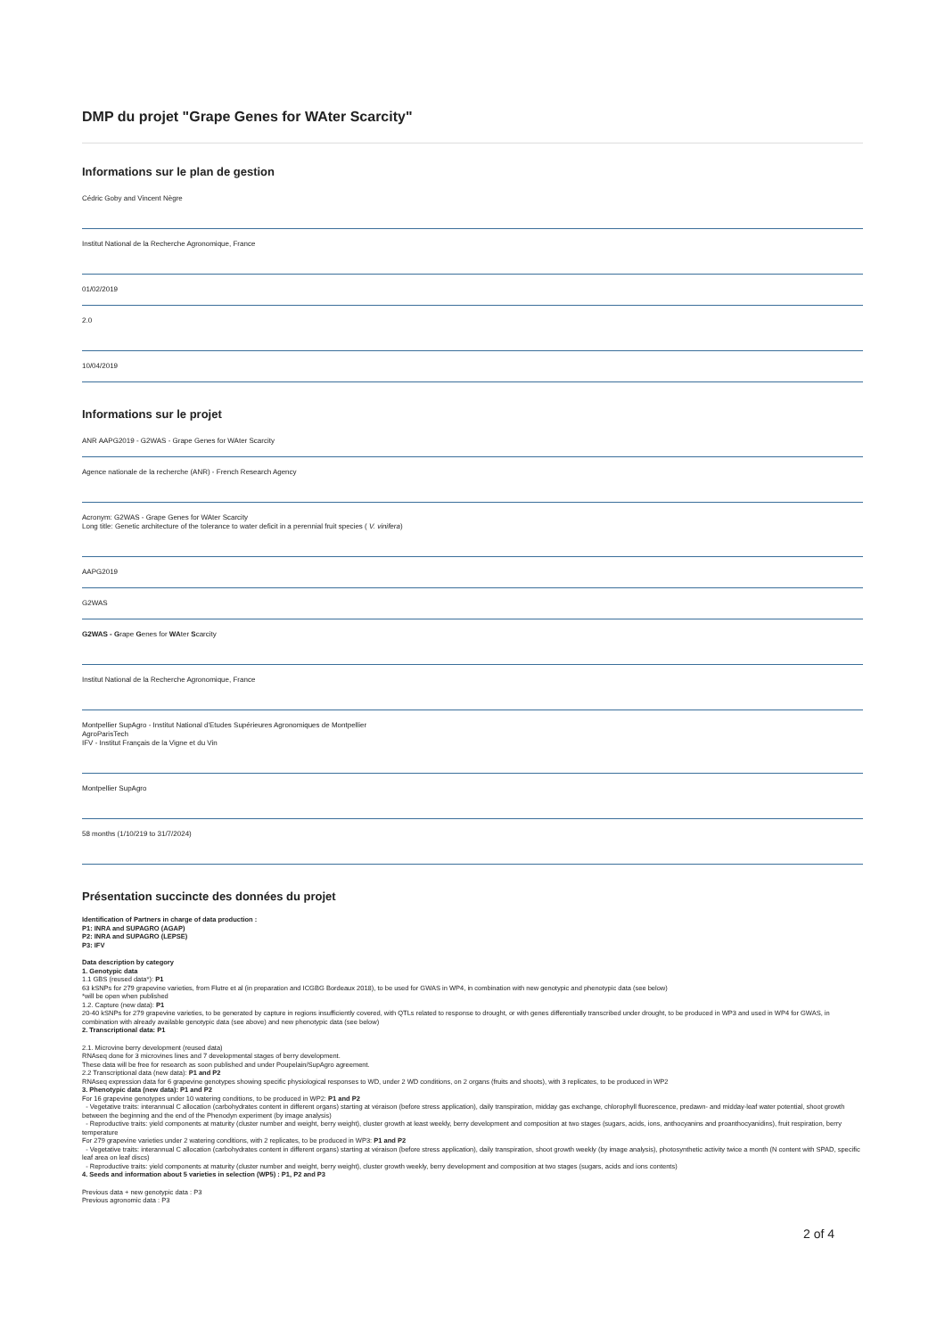DMP du projet "Grape Genes for WAter Scarcity"
Informations sur le plan de gestion
Cédric Goby and Vincent Nègre
Institut National de la Recherche Agronomique, France
01/02/2019
2.0
10/04/2019
Informations sur le projet
ANR AAPG2019 - G2WAS - Grape Genes for WAter Scarcity
Agence nationale de la recherche (ANR) - French Research Agency
Acronym: G2WAS - Grape Genes for WAter Scarcity
Long title: Genetic architecture of the tolerance to water deficit in a perennial fruit species ( V. vinifera)
AAPG2019
G2WAS
G2WAS - Grape Genes for WAter Scarcity
Institut National de la Recherche Agronomique, France
Montpellier SupAgro - Institut National d'Etudes Supérieures Agronomiques de Montpellier
AgroParisTech
IFV - Institut Français de la Vigne et du Vin
Montpellier SupAgro
58 months (1/10/219 to 31/7/2024)
Présentation succincte des données du projet
Identification of Partners in charge of data production :
P1: INRA and SUPAGRO (AGAP)
P2: INRA and SUPAGRO (LEPSE)
P3: IFV
Data description by category
1. Genotypic data
1.1 GBS (reused data*): P1
63 kSNPs for 279 grapevine varieties, from Flutre et al (in preparation and ICGBG Bordeaux 2018), to be used for GWAS in WP4, in combination with new genotypic and phenotypic data (see below)
*will be open when published
1.2. Capture (new data): P1
20-40 kSNPs for 279 grapevine varieties, to be generated by capture in regions insufficiently covered, with QTLs related to response to drought, or with genes differentially transcribed under drought, to be produced in WP3 and used in WP4 for GWAS, in combination with already available genotypic data (see above) and new phenotypic data (see below)
2. Transcriptional data: P1
2.1. Microvine berry development (reused data)
RNAseq done for 3 microvines lines and 7 developmental stages of berry development.
These data will be free for research as soon published and under Poupelain/SupAgro agreement.
2.2 Transcriptional data (new data): P1 and P2
RNAseq expression data for 6 grapevine genotypes showing specific physiological responses to WD, under 2 WD conditions, on 2 organs (fruits and shoots), with 3 replicates, to be produced in WP2
3. Phenotypic data (new data): P1 and P2
For 16 grapevine genotypes under 10 watering conditions, to be produced in WP2: P1 and P2
- Vegetative traits: interannual C allocation (carbohydrates content in different organs) starting at véraison (before stress application), daily transpiration, midday gas exchange, chlorophyll fluorescence, predawn- and midday-leaf water potential, shoot growth between the beginning and the end of the Phenodyn experiment (by image analysis)
- Reproductive traits: yield components at maturity (cluster number and weight, berry weight), cluster growth at least weekly, berry development and composition at two stages (sugars, acids, ions, anthocyanins and proanthocyanidins), fruit respiration, berry temperature
For 279 grapevine varieties under 2 watering conditions, with 2 replicates, to be produced in WP3: P1 and P2
- Vegetative traits: interannual C allocation (carbohydrates content in different organs) starting at véraison (before stress application), daily transpiration, shoot growth weekly (by image analysis), photosynthetic activity twice a month (N content with SPAD, specific leaf area on leaf discs)
- Reproductive traits: yield components at maturity (cluster number and weight, berry weight), cluster growth weekly, berry development and composition at two stages (sugars, acids and ions contents)
4. Seeds and information about 5 varieties in selection (WP5) : P1, P2 and P3
Previous data + new genotypic data : P3
Previous agronomic data : P3
2 of 4